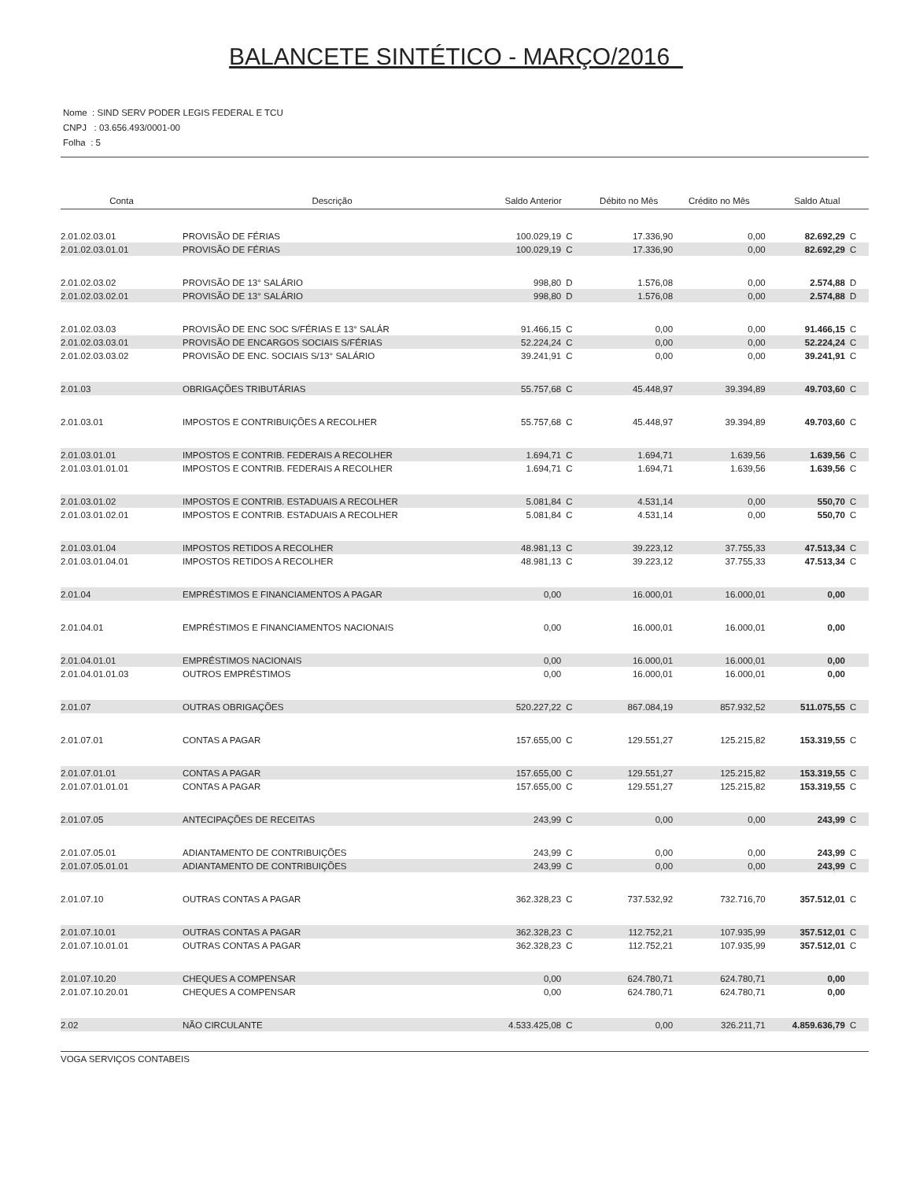BALANCETE SINTÉTICO - MARÇO/2016
Nome : SIND SERV PODER LEGIS FEDERAL E TCU
CNPJ : 03.656.493/0001-00
Folha : 5
| Conta | Descrição | Saldo Anterior | | Débito no Mês | Crédito no Mês | Saldo Atual | |
| --- | --- | --- | --- | --- | --- | --- | --- |
| 2.01.02.03.01 | PROVISÃO DE FÉRIAS | 100.029,19 | C | 17.336,90 | 0,00 | 82.692,29 | C |
| 2.01.02.03.01.01 | PROVISÃO DE FÉRIAS | 100.029,19 | C | 17.336,90 | 0,00 | 82.692,29 | C |
| 2.01.02.03.02 | PROVISÃO DE 13° SALÁRIO | 998,80 | D | 1.576,08 | 0,00 | 2.574,88 | D |
| 2.01.02.03.02.01 | PROVISÃO DE 13° SALÁRIO | 998,80 | D | 1.576,08 | 0,00 | 2.574,88 | D |
| 2.01.02.03.03 | PROVISÃO DE ENC SOC S/FÉRIAS E 13° SALÁR | 91.466,15 | C | 0,00 | 0,00 | 91.466,15 | C |
| 2.01.02.03.03.01 | PROVISÃO DE ENCARGOS SOCIAIS S/FÉRIAS | 52.224,24 | C | 0,00 | 0,00 | 52.224,24 | C |
| 2.01.02.03.03.02 | PROVISÃO DE ENC. SOCIAIS S/13° SALÁRIO | 39.241,91 | C | 0,00 | 0,00 | 39.241,91 | C |
| 2.01.03 | OBRIGAÇÕES TRIBUTÁRIAS | 55.757,68 | C | 45.448,97 | 39.394,89 | 49.703,60 | C |
| 2.01.03.01 | IMPOSTOS E CONTRIBUIÇÕES A RECOLHER | 55.757,68 | C | 45.448,97 | 39.394,89 | 49.703,60 | C |
| 2.01.03.01.01 | IMPOSTOS E CONTRIB. FEDERAIS A RECOLHER | 1.694,71 | C | 1.694,71 | 1.639,56 | 1.639,56 | C |
| 2.01.03.01.01.01 | IMPOSTOS E CONTRIB. FEDERAIS A RECOLHER | 1.694,71 | C | 1.694,71 | 1.639,56 | 1.639,56 | C |
| 2.01.03.01.02 | IMPOSTOS E CONTRIB. ESTADUAIS A RECOLHER | 5.081,84 | C | 4.531,14 | 0,00 | 550,70 | C |
| 2.01.03.01.02.01 | IMPOSTOS E CONTRIB. ESTADUAIS A RECOLHER | 5.081,84 | C | 4.531,14 | 0,00 | 550,70 | C |
| 2.01.03.01.04 | IMPOSTOS RETIDOS A RECOLHER | 48.981,13 | C | 39.223,12 | 37.755,33 | 47.513,34 | C |
| 2.01.03.01.04.01 | IMPOSTOS RETIDOS A RECOLHER | 48.981,13 | C | 39.223,12 | 37.755,33 | 47.513,34 | C |
| 2.01.04 | EMPRÉSTIMOS E FINANCIAMENTOS A PAGAR | 0,00 | | 16.000,01 | 16.000,01 | 0,00 | |
| 2.01.04.01 | EMPRÉSTIMOS E FINANCIAMENTOS NACIONAIS | 0,00 | | 16.000,01 | 16.000,01 | 0,00 | |
| 2.01.04.01.01 | EMPRÉSTIMOS NACIONAIS | 0,00 | | 16.000,01 | 16.000,01 | 0,00 | |
| 2.01.04.01.01.03 | OUTROS EMPRÉSTIMOS | 0,00 | | 16.000,01 | 16.000,01 | 0,00 | |
| 2.01.07 | OUTRAS OBRIGAÇÕES | 520.227,22 | C | 867.084,19 | 857.932,52 | 511.075,55 | C |
| 2.01.07.01 | CONTAS A PAGAR | 157.655,00 | C | 129.551,27 | 125.215,82 | 153.319,55 | C |
| 2.01.07.01.01 | CONTAS A PAGAR | 157.655,00 | C | 129.551,27 | 125.215,82 | 153.319,55 | C |
| 2.01.07.01.01.01 | CONTAS A PAGAR | 157.655,00 | C | 129.551,27 | 125.215,82 | 153.319,55 | C |
| 2.01.07.05 | ANTECIPAÇÕES DE RECEITAS | 243,99 | C | 0,00 | 0,00 | 243,99 | C |
| 2.01.07.05.01 | ADIANTAMENTO DE CONTRIBUIÇÕES | 243,99 | C | 0,00 | 0,00 | 243,99 | C |
| 2.01.07.05.01.01 | ADIANTAMENTO DE CONTRIBUIÇÕES | 243,99 | C | 0,00 | 0,00 | 243,99 | C |
| 2.01.07.10 | OUTRAS CONTAS A PAGAR | 362.328,23 | C | 737.532,92 | 732.716,70 | 357.512,01 | C |
| 2.01.07.10.01 | OUTRAS CONTAS A PAGAR | 362.328,23 | C | 112.752,21 | 107.935,99 | 357.512,01 | C |
| 2.01.07.10.01.01 | OUTRAS CONTAS A PAGAR | 362.328,23 | C | 112.752,21 | 107.935,99 | 357.512,01 | C |
| 2.01.07.10.20 | CHEQUES A COMPENSAR | 0,00 | | 624.780,71 | 624.780,71 | 0,00 | |
| 2.01.07.10.20.01 | CHEQUES A COMPENSAR | 0,00 | | 624.780,71 | 624.780,71 | 0,00 | |
| 2.02 | NÃO CIRCULANTE | 4.533.425,08 | C | 0,00 | 326.211,71 | 4.859.636,79 | C |
VOGA SERVIÇOS CONTABEIS